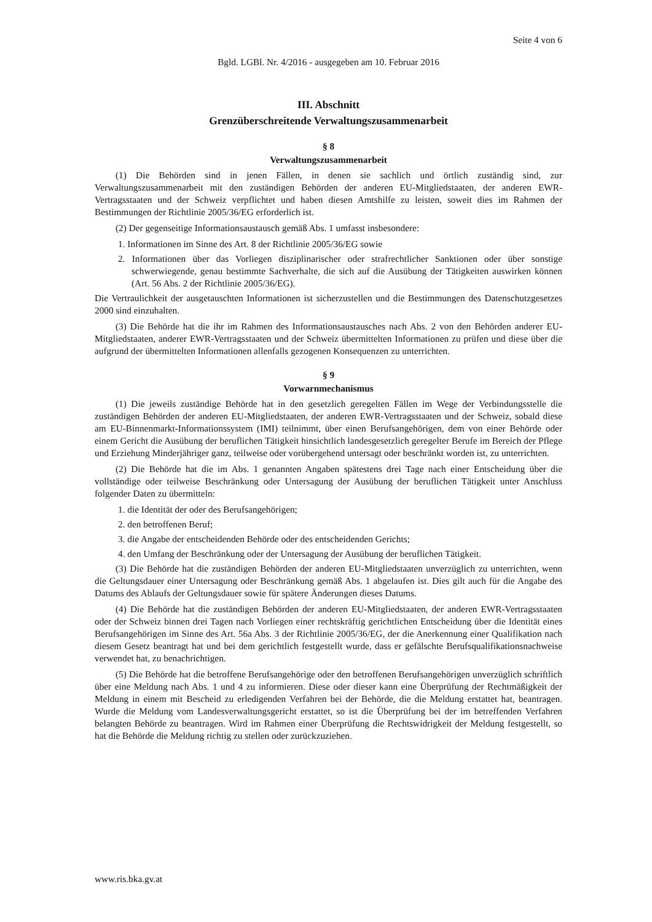Seite 4 von 6
Bgld. LGBl. Nr. 4/2016 - ausgegeben am 10. Februar 2016
III. Abschnitt
Grenzüberschreitende Verwaltungszusammenarbeit
§ 8
Verwaltungszusammenarbeit
(1) Die Behörden sind in jenen Fällen, in denen sie sachlich und örtlich zuständig sind, zur Verwaltungszusammenarbeit mit den zuständigen Behörden der anderen EU-Mitgliedstaaten, der anderen EWR-Vertragsstaaten und der Schweiz verpflichtet und haben diesen Amtshilfe zu leisten, soweit dies im Rahmen der Bestimmungen der Richtlinie 2005/36/EG erforderlich ist.
(2) Der gegenseitige Informationsaustausch gemäß Abs. 1 umfasst insbesondere:
1. Informationen im Sinne des Art. 8 der Richtlinie 2005/36/EG sowie
2. Informationen über das Vorliegen disziplinarischer oder strafrechtlicher Sanktionen oder über sonstige schwerwiegende, genau bestimmte Sachverhalte, die sich auf die Ausübung der Tätigkeiten auswirken können (Art. 56 Abs. 2 der Richtlinie 2005/36/EG).
Die Vertraulichkeit der ausgetauschten Informationen ist sicherzustellen und die Bestimmungen des Datenschutzgesetzes 2000 sind einzuhalten.
(3) Die Behörde hat die ihr im Rahmen des Informationsaustausches nach Abs. 2 von den Behörden anderer EU-Mitgliedstaaten, anderer EWR-Vertragsstaaten und der Schweiz übermittelten Informationen zu prüfen und diese über die aufgrund der übermittelten Informationen allenfalls gezogenen Konsequenzen zu unterrichten.
§ 9
Vorwarnmechanismus
(1) Die jeweils zuständige Behörde hat in den gesetzlich geregelten Fällen im Wege der Verbindungsstelle die zuständigen Behörden der anderen EU-Mitgliedstaaten, der anderen EWR-Vertragsstaaten und der Schweiz, sobald diese am EU-Binnenmarkt-Informationssystem (IMI) teilnimmt, über einen Berufsangehörigen, dem von einer Behörde oder einem Gericht die Ausübung der beruflichen Tätigkeit hinsichtlich landesgesetzlich geregelter Berufe im Bereich der Pflege und Erziehung Minderjähriger ganz, teilweise oder vorübergehend untersagt oder beschränkt worden ist, zu unterrichten.
(2) Die Behörde hat die im Abs. 1 genannten Angaben spätestens drei Tage nach einer Entscheidung über die vollständige oder teilweise Beschränkung oder Untersagung der Ausübung der beruflichen Tätigkeit unter Anschluss folgender Daten zu übermitteln:
1. die Identität der oder des Berufsangehörigen;
2. den betroffenen Beruf;
3. die Angabe der entscheidenden Behörde oder des entscheidenden Gerichts;
4. den Umfang der Beschränkung oder der Untersagung der Ausübung der beruflichen Tätigkeit.
(3) Die Behörde hat die zuständigen Behörden der anderen EU-Mitgliedstaaten unverzüglich zu unterrichten, wenn die Geltungsdauer einer Untersagung oder Beschränkung gemäß Abs. 1 abgelaufen ist. Dies gilt auch für die Angabe des Datums des Ablaufs der Geltungsdauer sowie für spätere Änderungen dieses Datums.
(4) Die Behörde hat die zuständigen Behörden der anderen EU-Mitgliedstaaten, der anderen EWR-Vertragsstaaten oder der Schweiz binnen drei Tagen nach Vorliegen einer rechtskräftig gerichtlichen Entscheidung über die Identität eines Berufsangehörigen im Sinne des Art. 56a Abs. 3 der Richtlinie 2005/36/EG, der die Anerkennung einer Qualifikation nach diesem Gesetz beantragt hat und bei dem gerichtlich festgestellt wurde, dass er gefälschte Berufsqualifikationsnachweise verwendet hat, zu benachrichtigen.
(5) Die Behörde hat die betroffene Berufsangehörige oder den betroffenen Berufsangehörigen unverzüglich schriftlich über eine Meldung nach Abs. 1 und 4 zu informieren. Diese oder dieser kann eine Überprüfung der Rechtmäßigkeit der Meldung in einem mit Bescheid zu erledigenden Verfahren bei der Behörde, die die Meldung erstattet hat, beantragen. Wurde die Meldung vom Landesverwaltungsgericht erstattet, so ist die Überprüfung bei der im betreffenden Verfahren belangten Behörde zu beantragen. Wird im Rahmen einer Überprüfung die Rechtswidrigkeit der Meldung festgestellt, so hat die Behörde die Meldung richtig zu stellen oder zurückzuziehen.
www.ris.bka.gv.at